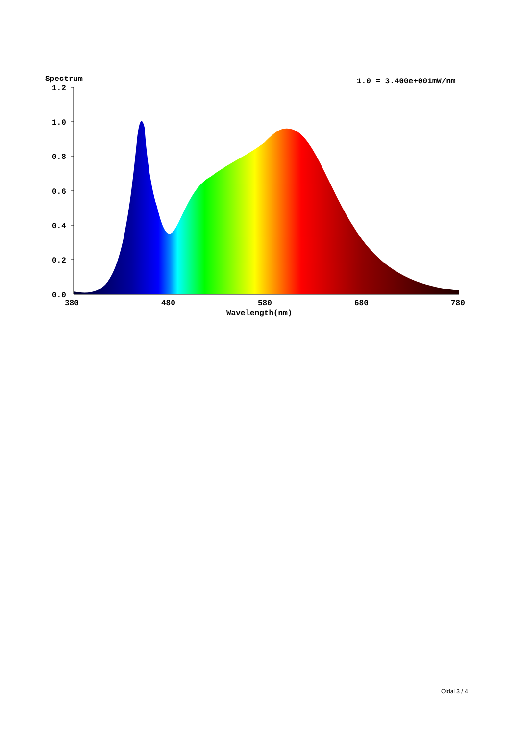Spectrum
1.0 = 3.400e+001mW/nm
1.2
1.0
0.8
0.6
0.4
0.2
0.0
380
480
580
680
780
Wavelength(nm)
Oldal 3 / 4